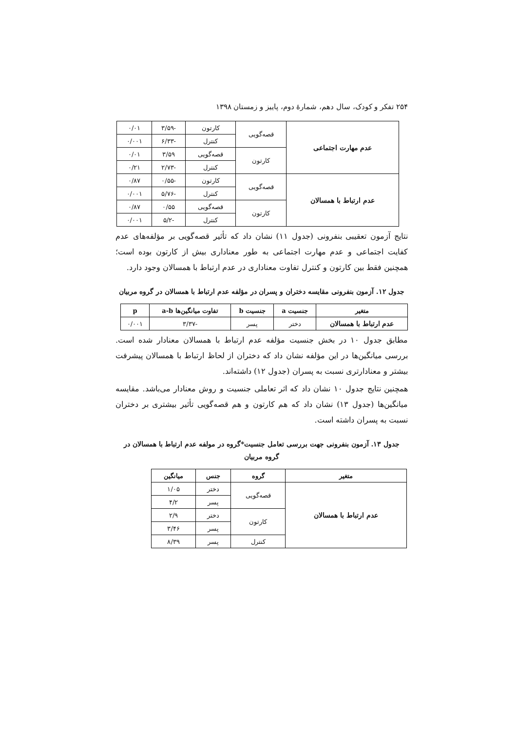۲۵۴ تفکر و کودک، سال دهم، شمارهٔ دوم، پاییز و زمستان ۱۳۹۸
| عدم مهارت اجتماعی | قصه‌گویی | کارتون | -۳/۵۹ | ۰/۰۱ |
| | | کنترل | -۶/۳۳ | ۰/۰۰۱ |
| | کارتون | قصه‌گویی | ۳/۵۹ | ۰/۰۱ |
| | | کنترل | -۲/۷۳ | ۰/۲۱ |
| عدم ارتباط با همسالان | قصه‌گویی | کارتون | -۰/۵۵ | ۰/۸۷ |
| | | کنترل | -۵/۷۶ | ۰/۰۰۱ |
| | کارتون | قصه‌گویی | ۰/۵۵ | ۰/۸۷ |
| | | کنترل | -۵/۲ | ۰/۰۰۱ |
نتایج آزمون تعقیبی بنفرونی (جدول ۱۱) نشان داد که تأثیر قصه‌گویی بر مؤلفه‌های عدم کفایت اجتماعی و عدم مهارت اجتماعی به طور معناداری بیش از کارتون بوده است؛ همچنین فقط بین کارتون و کنترل تفاوت معناداری در عدم ارتباط با همسالان وجود دارد.
جدول ۱۲. آزمون بنفرونی مقایسه دختران و پسران در مؤلفه عدم ارتباط با همسالان در گروه مربیان
| متغیر | جنسیت a | جنسیت b | تفاوت میانگین‌ها a-b | p |
| --- | --- | --- | --- | --- |
| عدم ارتباط با همسالان | دختر | پسر | -۳/۳۷ | ۰/۰۰۱ |
مطابق جدول ۱۰ در بخش جنسیت مؤلفه عدم ارتباط با همسالان معنادار شده است. بررسی میانگین‌ها در این مؤلفه نشان داد که دختران از لحاظ ارتباط با همسالان پیشرفت بیشتر و معنادارتری نسبت به پسران (جدول ۱۲) داشته‌اند.
همچنین نتایج جدول ۱۰ نشان داد که اثر تعاملی جنسیت و روش معنادار می‌باشد. مقایسه میانگین‌ها (جدول ۱۳) نشان داد که هم کارتون و هم قصه‌گویی تأثیر بیشتری بر دختران نسبت به پسران داشته است.
جدول ۱۳. آزمون بنفرونی جهت بررسی تعامل جنسیت*گروه در مولفه عدم ارتباط با همسالان در گروه مربیان
| متغیر | گروه | جنس | میانگین |
| --- | --- | --- | --- |
| عدم ارتباط با همسالان | قصه‌گویی | دختر | ۱/۰۵ |
| | | پسر | ۴/۲ |
| | کارتون | دختر | ۲/۹ |
| | | پسر | ۳/۴۶ |
| | کنترل | پسر | ۸/۳۹ |